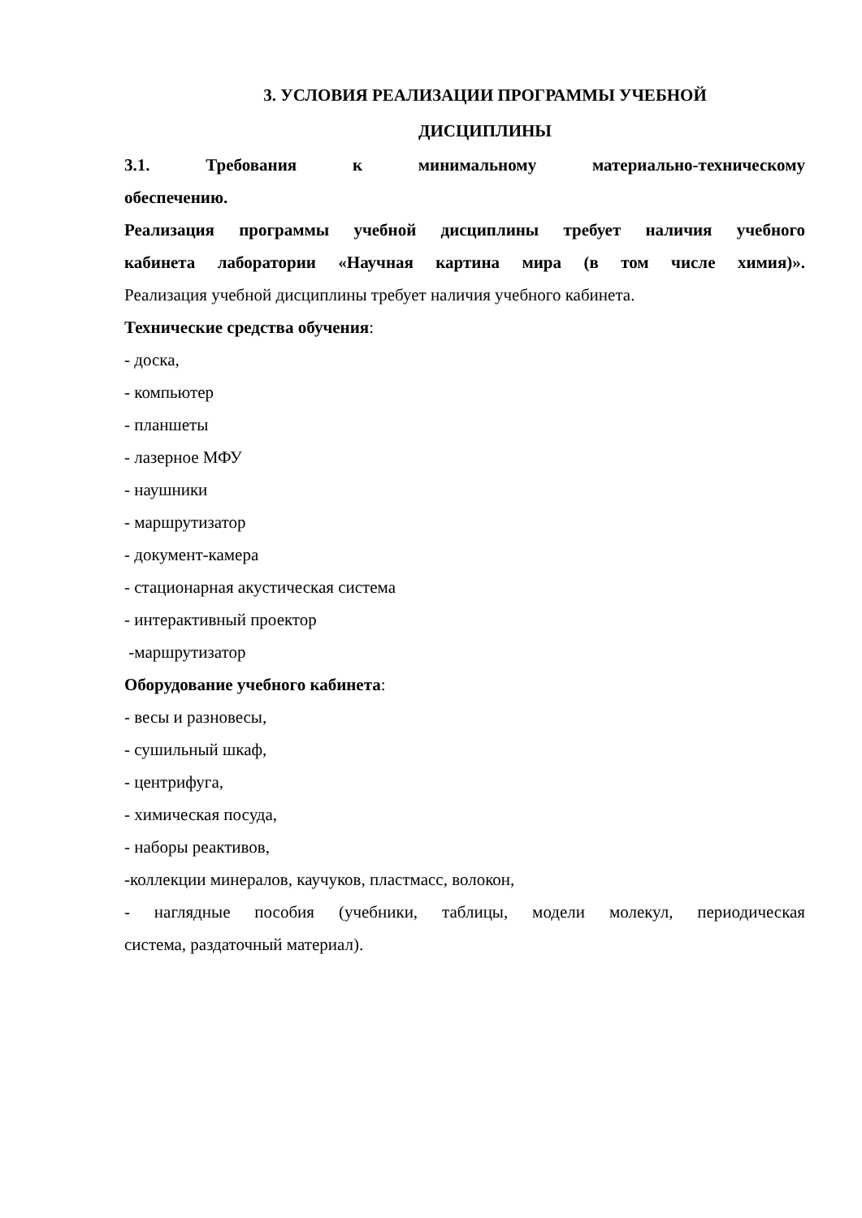3. УСЛОВИЯ РЕАЛИЗАЦИИ ПРОГРАММЫ УЧЕБНОЙ
ДИСЦИПЛИНЫ
3.1. Требования к минимальному материально-техническому
обеспечению.
Реализация программы учебной дисциплины требует наличия учебного
кабинета лаборатории «Научная картина мира (в том числе химия)».
Реализация учебной дисциплины требует наличия учебного кабинета.
Технические средства обучения:
- доска,
- компьютер
- планшеты
- лазерное МФУ
- наушники
- маршрутизатор
- документ-камера
- стационарная акустическая система
- интерактивный проектор
-маршрутизатор
Оборудование учебного кабинета:
- весы и разновесы,
- сушильный шкаф,
- центрифуга,
- химическая посуда,
- наборы реактивов,
-коллекции минералов, каучуков, пластмасс, волокон,
- наглядные пособия (учебники, таблицы, модели молекул, периодическая
система, раздаточный материал).